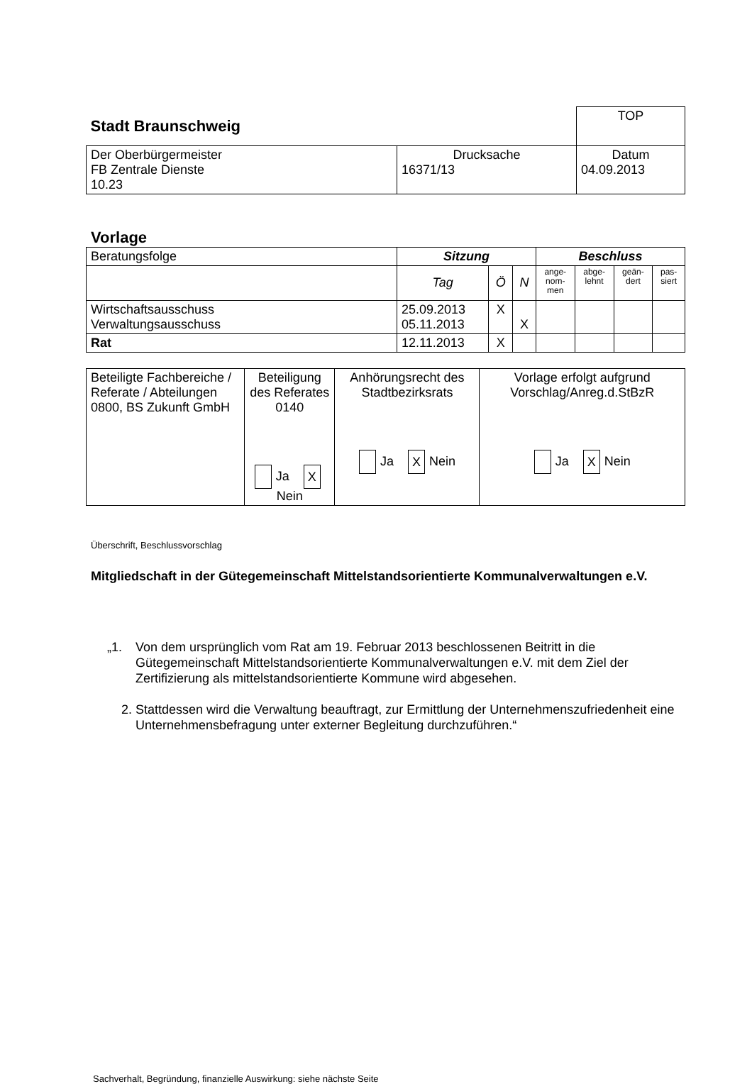| Stadt Braunschweig | | TOP |
| Der Oberbürgermeister FB Zentrale Dienste 10.23 | Drucksache 16371/13 | Datum 04.09.2013 |
Vorlage
| Beratungsfolge | Sitzung | | | Beschluss | | | |
| | Tag | Ö | N | ange- nom- men | abge- lehnt | geän- dert | pas- siert |
| Wirtschaftsausschuss Verwaltungsausschuss | 25.09.2013 05.11.2013 | X | X | | | | |
| Rat | 12.11.2013 | X | | | | | |
| Beteiligte Fachbereiche / Referate / Abteilungen 0800, BS Zukunft GmbH | Beteiligung des Referates 0140 Ja X Nein | Anhörungsrecht des Stadtbezirksrats Ja X Nein | Vorlage erfolgt aufgrund Vorschlag/Anreg.d.StBzR Ja X Nein |
Überschrift, Beschlussvorschlag
Mitgliedschaft in der Gütegemeinschaft Mittelstandsorientierte Kommunalverwaltungen e.V.
„1. Von dem ursprünglich vom Rat am 19. Februar 2013 beschlossenen Beitritt in die Gütegemeinschaft Mittelstandsorientierte Kommunalverwaltungen e.V. mit dem Ziel der Zertifizierung als mittelstandsorientierte Kommune wird abgesehen.
2. Stattdessen wird die Verwaltung beauftragt, zur Ermittlung der Unternehmenszufriedenheit eine Unternehmensbefragung unter externer Begleitung durchzuführen.“
Sachverhalt, Begründung, finanzielle Auswirkung: siehe nächste Seite